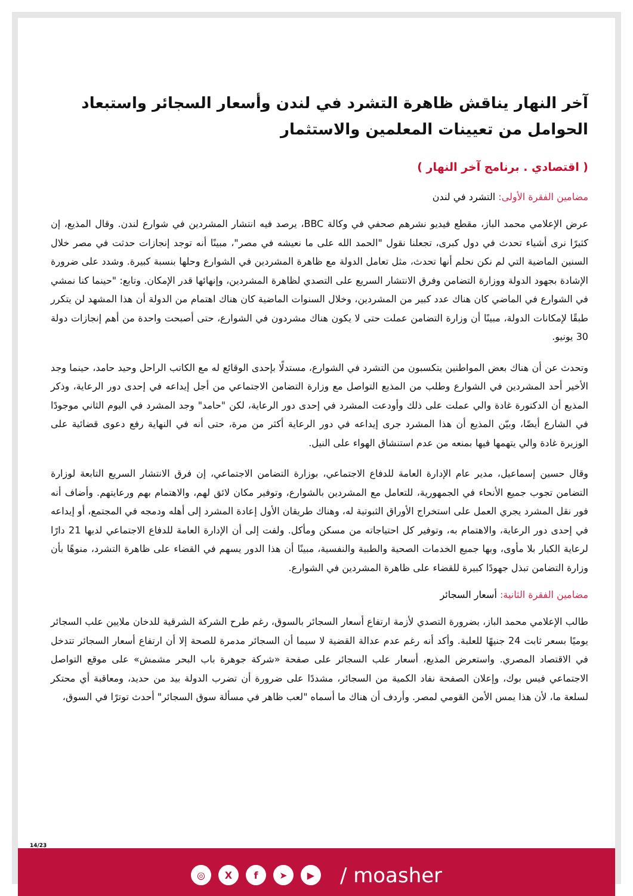آخر النهار يناقش ظاهرة التشرد في لندن وأسعار السجائر واستبعاد الحوامل من تعيينات المعلمين والاستثمار
( اقتصادي . برنامج آخر النهار )
مضامين الفقرة الأولى: التشرد في لندن
عرض الإعلامي محمد الباز، مقطع فيديو نشرهم صحفي في وكالة BBC، يرصد فيه انتشار المشردين في شوارع لندن. وقال المذيع، إن كثيرًا نرى أشياء تحدث في دول كبرى، تجعلنا نقول "الحمد الله على ما نعيشه في مصر"، مبينًا أنه توجد إنجازات حدثت في مصر خلال السنين الماضية التي لم نكن نحلم أنها تحدث، مثل تعامل الدولة مع ظاهرة المشردين في الشوارع وحلها بنسبة كبيرة. وشدد على ضرورة الإشادة بجهود الدولة ووزارة التضامن وفرق الانتشار السريع على التصدي لظاهرة المشردين، وإنهائها قدر الإمكان. وتابع: "حينما كنا نمشي في الشوارع في الماضي كان هناك عدد كبير من المشردين، وخلال السنوات الماضية كان هناك اهتمام من الدولة أن هذا المشهد لن يتكرر طبقًا لإمكانات الدولة، مبينًا أن وزارة التضامن عملت حتى لا يكون هناك مشردون في الشوارع، حتى أصبحت واحدة من أهم إنجازات دولة 30 يونيو.
وتحدث عن أن هناك بعض المواطنين يتكسبون من التشرد في الشوارع، مستدلًا بإحدى الوقائع له مع الكاتب الراحل وحيد حامد، حينما وجد الأخير أحد المشردين في الشوارع وطلب من المذيع التواصل مع وزارة التضامن الاجتماعي من أجل إيداعه في إحدى دور الرعاية، وذكر المذيع أن الدكتورة غادة والي عملت على ذلك وأودعت المشرد في إحدى دور الرعاية، لكن "حامد" وجد المشرد في اليوم الثاني موجودًا في الشارع أيضًا، وبيّن المذيع أن هذا المشرد جرى إيداعه في دور الرعاية أكثر من مرة، حتى أنه في النهاية رفع دعوى قضائية على الوزيرة غادة والي يتهمها فيها بمنعه من عدم استنشاق الهواء على النيل.
وقال حسين إسماعيل، مدير عام الإدارة العامة للدفاع الاجتماعي، بوزارة التضامن الاجتماعي، إن فرق الانتشار السريع التابعة لوزارة التضامن تجوب جميع الأنحاء في الجمهورية، للتعامل مع المشردين بالشوارع، وتوفير مكان لائق لهم، والاهتمام بهم ورعايتهم. وأضاف أنه فور نقل المشرد يجري العمل على استخراج الأوراق الثبوتية له، وهناك طريقان الأول إعادة المشرد إلى أهله ودمجه في المجتمع، أو إيداعه في إحدى دور الرعاية، والاهتمام به، وتوفير كل احتياجاته من مسكن ومأكل. ولفت إلى أن الإدارة العامة للدفاع الاجتماعي لديها 21 دارًا لرعاية الكبار بلا مأوى، وبها جميع الخدمات الصحية والطبية والنفسية، مبينًا أن هذا الدور يسهم في القضاء على ظاهرة التشرد، منوهًا بأن وزارة التضامن تبذل جهودًا كبيرة للقضاء على ظاهرة المشردين في الشوارع.
مضامين الفقرة الثانية: أسعار السجائر
طالب الإعلامي محمد الباز، بضرورة التصدي لأزمة ارتفاع أسعار السجائر بالسوق، رغم طرح الشركة الشرقية للدخان ملايين علب السجائر يوميًا بسعر ثابت 24 جنيهًا للعلبة. وأكد أنه رغم عدم عدالة القضية لا سيما أن السجائر مدمرة للصحة إلا أن ارتفاع أسعار السجائر تتدخل في الاقتصاد المصري. واستعرض المذيع، أسعار علب السجائر على صفحة «شركة جوهرة باب البحر مشمش» على موقع التواصل الاجتماعي فيس بوك، وإعلان الصفحة نفاد الكمية من السجائر، مشددًا على ضرورة أن تضرب الدولة بيد من حديد، ومعاقبة أي محتكر لسلعة ما، لأن هذا يمس الأمن القومي لمصر. وأردف أن هناك ما أسماه "لعب ظاهر في مسألة سوق السجائر" أحدث توترًا في السوق،
14/23
◎ Xf ➤ ▶ / moasher